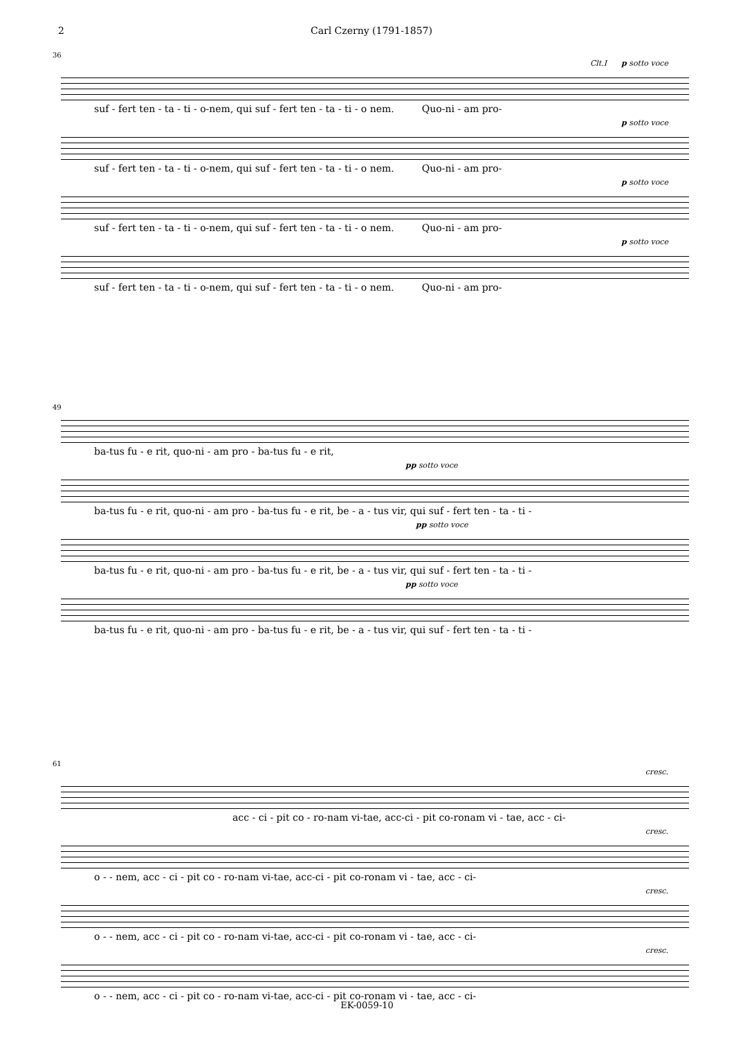2 Carl Czerny (1791-1857)
36
Clt.I p sotto voce
suf - fert ten - ta - ti - o-nem, qui suf - fert ten - ta - ti - o nem. Quo-ni - am pro-
p sotto voce
suf - fert ten - ta - ti - o-nem, qui suf - fert ten - ta - ti - o nem. Quo-ni - am pro-
p sotto voce
suf - fert ten - ta - ti - o-nem, qui suf - fert ten - ta - ti - o nem. Quo-ni - am pro-
p sotto voce
suf - fert ten - ta - ti - o-nem, qui suf - fert ten - ta - ti - o nem. Quo-ni - am pro-
49
ba-tus fu - e rit, quo-ni - am pro - ba-tus fu - e rit,
pp sotto voce
ba-tus fu - e rit, quo-ni - am pro - ba-tus fu - e rit, be - a - tus vir, qui suf - fert ten - ta - ti -
pp sotto voce
ba-tus fu - e rit, quo-ni - am pro - ba-tus fu - e rit, be - a - tus vir, qui suf - fert ten - ta - ti -
pp sotto voce
ba-tus fu - e rit, quo-ni - am pro - ba-tus fu - e rit, be - a - tus vir, qui suf - fert ten - ta - ti -
61
cresc.
acc - ci - pit co - ro-nam vi-tae, acc-ci - pit co-ronam vi - tae, acc - ci-
cresc.
o - - nem, acc - ci - pit co - ro-nam vi-tae, acc-ci - pit co-ronam vi - tae, acc - ci-
cresc.
o - - nem, acc - ci - pit co - ro-nam vi-tae, acc-ci - pit co-ronam vi - tae, acc - ci-
cresc.
o - - nem, acc - ci - pit co - ro-nam vi-tae, acc-ci - pit co-ronam vi - tae, acc - ci-
EK-0059-10